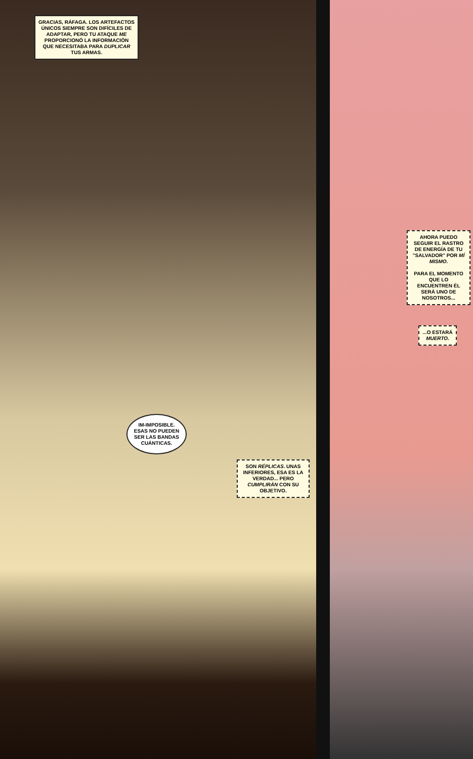GRACIAS, RÁFAGA. LOS ARTEFACTOS ÚNICOS SIEMPRE SON DIFÍCILES DE ADAPTAR, PERO TU ATAQUE ME PROPORCIONÓ LA INFORMACIÓN QUE NECESITABA PARA DUPLICAR TUS ARMAS.
IM-IMPOSIBLE. ESAS NO PUEDEN SER LAS BANDAS CUÁNTICAS.
SON RÉPLICAS. UNAS INFERIORES, ESA ES LA VERDAD... PERO CUMPLIRÁN CON SU OBJETIVO.
AHORA PUEDO SEGUIR EL RASTRO DE ENERGÍA DE TU "SALVADOR" POR MÍ MISMO.
PARA EL MOMENTO QUE LO ENCUENTREN ÉL SERÁ UNO DE NOSOTROS...
...O ESTARÁ MUERTO.